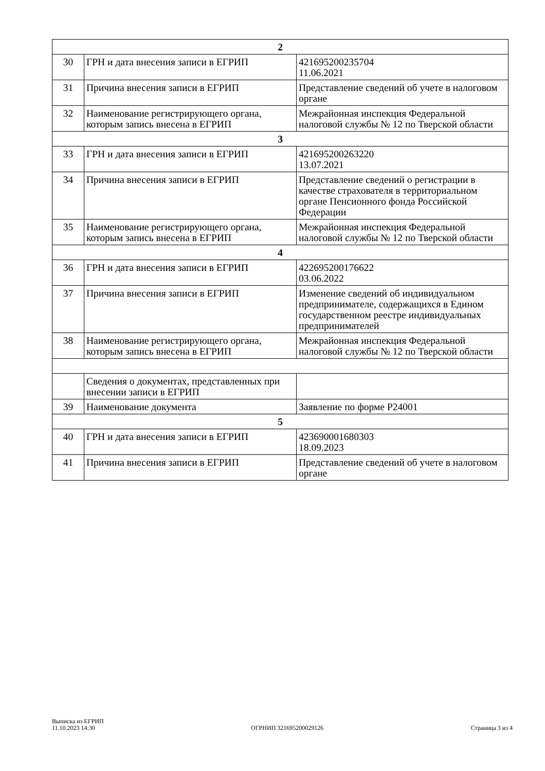| 2 | | |
| 30 | ГРН и дата внесения записи в ЕГРИП | 421695200235704 11.06.2021 |
| 31 | Причина внесения записи в ЕГРИП | Представление сведений об учете в налоговом органе |
| 32 | Наименование регистрирующего органа, которым запись внесена в ЕГРИП | Межрайонная инспекция Федеральной налоговой службы № 12 по Тверской области |
| 3 | | |
| 33 | ГРН и дата внесения записи в ЕГРИП | 421695200263220 13.07.2021 |
| 34 | Причина внесения записи в ЕГРИП | Представление сведений о регистрации в качестве страхователя в территориальном органе Пенсионного фонда Российской Федерации |
| 35 | Наименование регистрирующего органа, которым запись внесена в ЕГРИП | Межрайонная инспекция Федеральной налоговой службы № 12 по Тверской области |
| 4 | | |
| 36 | ГРН и дата внесения записи в ЕГРИП | 422695200176622 03.06.2022 |
| 37 | Причина внесения записи в ЕГРИП | Изменение сведений об индивидуальном предпринимателе, содержащихся в Едином государственном реестре индивидуальных предпринимателей |
| 38 | Наименование регистрирующего органа, которым запись внесена в ЕГРИП | Межрайонная инспекция Федеральной налоговой службы № 12 по Тверской области |
| | Сведения о документах, представленных при внесении записи в ЕГРИП | |
| 39 | Наименование документа | Заявление по форме Р24001 |
| 5 | | |
| 40 | ГРН и дата внесения записи в ЕГРИП | 423690001680303 18.09.2023 |
| 41 | Причина внесения записи в ЕГРИП | Представление сведений об учете в налоговом органе |
Выписка из ЕГРИП
11.10.2023 14:30
ОГРНИП 321695200029126
Страница 3 из 4